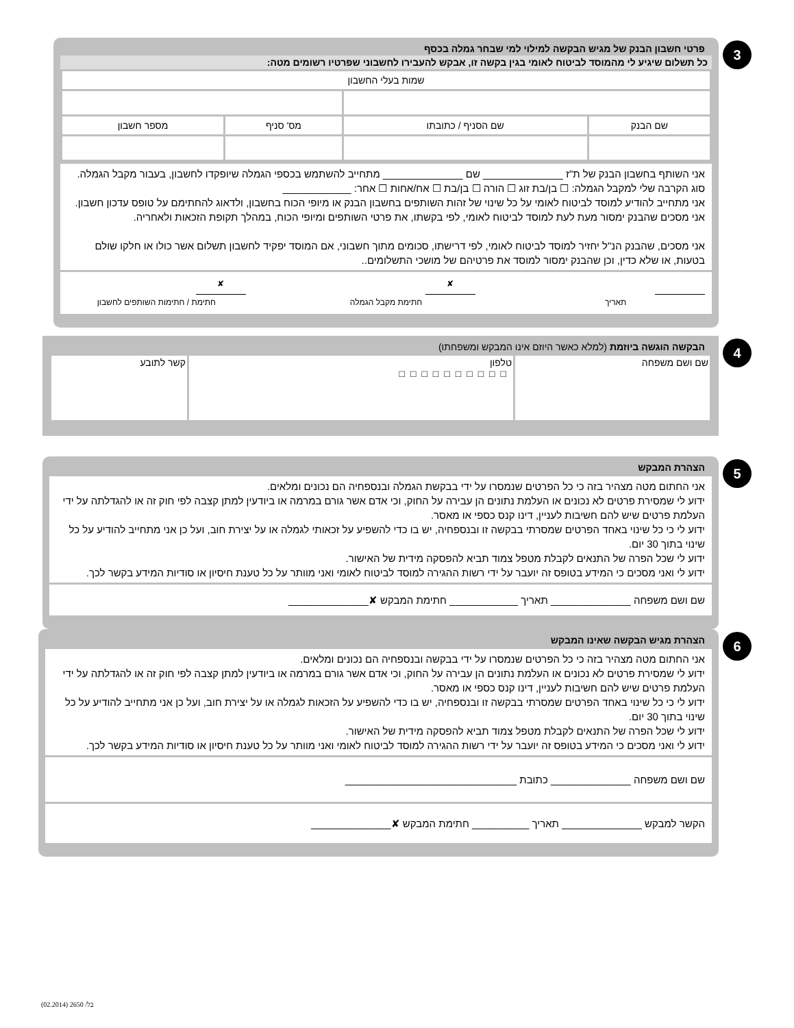3
פרטי חשבון הבנק של מגיש הבקשה למילוי למי שבחר גמלה בכסף
כל תשלום שיגיע לי מהמוסד לביטוח לאומי בגין בקשה זו, אבקש להעבירו לחשבוני שפרטיו רשומים מטה:
| שמות בעלי החשבון | | | |
| שם הבנק | שם הסניף / כתובתו | מס' סניף | מספר חשבון |
אני השותף בחשבון הבנק של ת"ז ______________ שם ______________ מתחייב להשתמש בכספי הגמלה שיופקדו לחשבון, בעבור מקבל הגמלה.
סוג הקרבה שלי למקבל הגמלה: ☐ בן/בת זוג ☐ הורה ☐ בן/בת ☐ אח/אחות ☐ אחר: ____________
אני מתחייב להודיע למוסד לביטוח לאומי על כל שינוי של זהות השותפים בחשבון הבנק או מיופי הכוח בחשבון, ולדאוג להחתימם על טופס עדכון חשבון. אני מסכים שהבנק ימסור מעת לעת למוסד לביטוח לאומי, לפי בקשתו, את פרטי השותפים ומיופי הכוח, במהלך תקופת הזכאות ולאחריה.
אני מסכים, שהבנק הנ"ל יחזיר למוסד לביטוח לאומי, לפי דרישתו, סכומים מתוך חשבוני, אם המוסד יפקיד לחשבון תשלום אשר כולו או חלקו שולם בטעות, או שלא כדין, וכן שהבנק ימסור למוסד את פרטיהם של מושכי התשלומים..
תאריך
✘
חתימת מקבל הגמלה
✘
חתימת / חתימות השותפים לחשבון
4
הבקשה הוגשה ביוזמת (למלא כאשר היוזם אינו המבקש ומשפחתו)
| שם ושם משפחה | טלפון □□□□□□□□□□ | קשר לתובע |
5
הצהרת המבקש
אני החתום מטה מצהיר בזה כי כל הפרטים שנמסרו על ידי בבקשת הגמלה ובנספחיה הם נכונים ומלאים.
ידוע לי שמסירת פרטים לא נכונים או העלמת נתונים הן עבירה על החוק, וכי אדם אשר גורם במרמה או ביודעין למתן קצבה לפי חוק זה או להגדלתה על ידי העלמת פרטים שיש להם חשיבות לעניין, דינו קנס כספי או מאסר.
ידוע לי כי כל שינוי באחד הפרטים שמסרתי בבקשה זו ובנספחיה, יש בו כדי להשפיע על זכאותי לגמלה או על יצירת חוב, ועל כן אני מתחייב להודיע על כל שינוי בתוך 30 יום.
ידוע לי שכל הפרה של התנאים לקבלת מטפל צמוד תביא להפסקה מידית של האישור.
ידוע לי ואני מסכים כי המידע בטופס זה יועבר על ידי רשות ההגירה למוסד לביטוח לאומי ואני מוותר על כל טענת חיסיון או סודיות המידע בקשר לכך.
שם ושם משפחה ______________ תאריך ____________ חתימת המבקש ✘______________
6
הצהרת מגיש הבקשה שאינו המבקש
אני החתום מטה מצהיר בזה כי כל הפרטים שנמסרו על ידי בבקשה ובנספחיה הם נכונים ומלאים.
ידוע לי שמסירת פרטים לא נכונים או העלמת נתונים הן עבירה על החוק, וכי אדם אשר גורם במרמה או ביודעין למתן קצבה לפי חוק זה או להגדלתה על ידי העלמת פרטים שיש להם חשיבות לעניין, דינו קנס כספי או מאסר.
ידוע לי כי כל שינוי באחד הפרטים שמסרתי בבקשה זו ובנספחיה, יש בו כדי להשפיע על הזכאות לגמלה או על יצירת חוב, ועל כן אני מתחייב להודיע על כל שינוי בתוך 30 יום.
ידוע לי שכל הפרה של התנאים לקבלת מטפל צמוד תביא להפסקה מידית של האישור.
ידוע לי ואני מסכים כי המידע בטופס זה יועבר על ידי רשות ההגירה למוסד לביטוח לאומי ואני מוותר על כל טענת חיסיון או סודיות המידע בקשר לכך.
שם ושם משפחה ______________ כתובת ______________________________
הקשר למבקש ______________ תאריך __________ חתימת המבקש ✘______________
בל/ 2650 (02.2014)